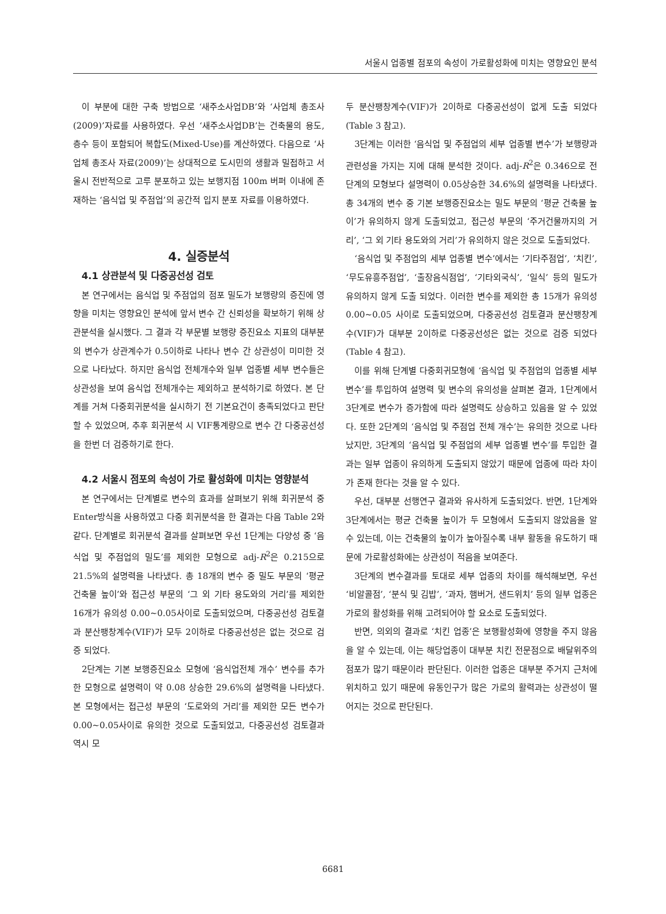서울시 업종별 점포의 속성이 가로활성화에 미치는 영향요인 분석
이 부분에 대한 구축 방법으로 ‘새주소사업DB’와 ‘사업체 총조사(2009)’자료를 사용하였다. 우선 ‘새주소사업DB’는 건축물의 용도, 층수 등이 포함되어 복합도(Mixed-Use)를 계산하였다. 다음으로 ‘사업체 총조사 자료(2009)’는 상대적으로 도시민의 생활과 밀접하고 서울시 전반적으로 고루 분포하고 있는 보행지점 100m 버퍼 이내에 존재하는 ‘음식업 및 주점업’의 공간적 입지 분포 자료를 이용하였다.
4. 실증분석
4.1 상관분석 및 다중공선성 검토
본 연구에서는 음식업 및 주점업의 점포 밀도가 보행량의 증진에 영향을 미치는 영향요인 분석에 앞서 변수 간 신뢰성을 확보하기 위해 상관분석을 실시했다. 그 결과 각 부문별 보행량 증진요소 지표의 대부분의 변수가 상관계수가 0.5이하로 나타나 변수 간 상관성이 미미한 것으로 나타났다. 하지만 음식업 전체개수와 일부 업종별 세부 변수들은 상관성을 보여 음식업 전체개수는 제외하고 분석하기로 하였다. 본 단계를 거쳐 다중회귀분석을 실시하기 전 기본요건이 충족되었다고 판단할 수 있었으며, 추후 회귀분석 시 VIF통계량으로 변수 간 다중공선성을 한번 더 검증하기로 한다.
4.2 서울시 점포의 속성이 가로 활성화에 미치는 영향분석
본 연구에서는 단계별로 변수의 효과를 살펴보기 위해 회귀분석 중 Enter방식을 사용하였고 다중 회귀분석을 한 결과는 다음 Table 2와 같다. 단계별로 회귀분석 결과를 살펴보면 우선 1단계는 다양성 중 ‘음식업 및 주점업의 밀도’를 제외한 모형으로 adj-R<sup>2</sup>은 0.215으로 21.5%의 설명력을 나타냈다. 총 18개의 변수 중 밀도 부문의 ‘평균 건축물 높이’와 접근성 부문의 ‘그 외 기타 용도와의 거리’를 제외한 16개가 유의성 0.00~0.05사이로 도출되었으며, 다중공선성 검토결과 분산팽창계수(VIF)가 모두 2이하로 다중공선성은 없는 것으로 검증 되었다.
2단계는 기본 보행증진요소 모형에 ‘음식업전체 개수’ 변수를 추가한 모형으로 설명력이 약 0.08 상승한 29.6%의 설명력을 나타냈다. 본 모형에서는 접근성 부문의 ‘도로와의 거리’를 제외한 모든 변수가 0.00~0.05사이로 유의한 것으로 도출되었고, 다중공선성 검토결과 역시 모
두 분산팽창계수(VIF)가 2이하로 다중공선성이 없게 도출 되었다(Table 3 참고).
3단계는 이러한 ‘음식업 및 주점업의 세부 업종별 변수’가 보행량과 관련성을 가지는 지에 대해 분석한 것이다. adj-R<sup>2</sup>은 0.346으로 전 단계의 모형보다 설명력이 0.05상승한 34.6%의 설명력을 나타냈다. 총 34개의 변수 중 기본 보행증진요소는 밀도 부문의 ‘평균 건축물 높이’가 유의하지 않게 도출되었고, 접근성 부문의 ‘주거건물까지의 거리’, ‘그 외 기타 용도와의 거리’가 유의하지 않은 것으로 도출되었다.
‘음식업 및 주점업의 세부 업종별 변수’에서는 ‘기타주점업’, ‘치킨’, ‘무도유흥주점업’, ‘출장음식점업’, ‘기타외국식’, ‘일식’ 등의 밀도가 유의하지 않게 도출 되었다. 이러한 변수를 제외한 총 15개가 유의성 0.00~0.05 사이로 도출되었으며, 다중공선성 검토결과 분산팽창계수(VIF)가 대부분 2이하로 다중공선성은 없는 것으로 검증 되었다(Table 4 참고).
이를 위해 단계별 다중회귀모형에 ‘음식업 및 주점업의 업종별 세부 변수’를 투입하여 설명력 및 변수의 유의성을 살펴본 결과, 1단계에서 3단계로 변수가 증가함에 따라 설명력도 상승하고 있음을 알 수 있었다. 또한 2단계의 ‘음식업 및 주점업 전체 개수’는 유의한 것으로 나타났지만, 3단계의 ‘음식업 및 주점업의 세부 업종별 변수’를 투입한 결과는 일부 업종이 유의하게 도출되지 않았기 때문에 업종에 따라 차이가 존재 한다는 것을 알 수 있다.
우선, 대부분 선행연구 결과와 유사하게 도출되었다. 반면, 1단계와 3단계에서는 평균 건축물 높이가 두 모형에서 도출되지 않았음을 알 수 있는데, 이는 건축물의 높이가 높아질수록 내부 활동을 유도하기 때문에 가로활성화에는 상관성이 적음을 보여준다.
3단계의 변수결과를 토대로 세부 업종의 차이를 해석해보면, 우선 ‘비알콜점’, ‘분식 및 김밥’, ‘과자, 햄버거, 샌드위치’ 등의 일부 업종은 가로의 활성화를 위해 고려되어야 할 요소로 도출되었다.
반면, 의외의 결과로 ‘치킨 업종’은 보행활성화에 영향을 주지 않음을 알 수 있는데, 이는 해당업종이 대부분 치킨 전문점으로 배달위주의 점포가 많기 때문이라 판단된다. 이러한 업종은 대부분 주거지 근처에 위치하고 있기 때문에 유동인구가 많은 가로의 활력과는 상관성이 떨어지는 것으로 판단된다.
6681